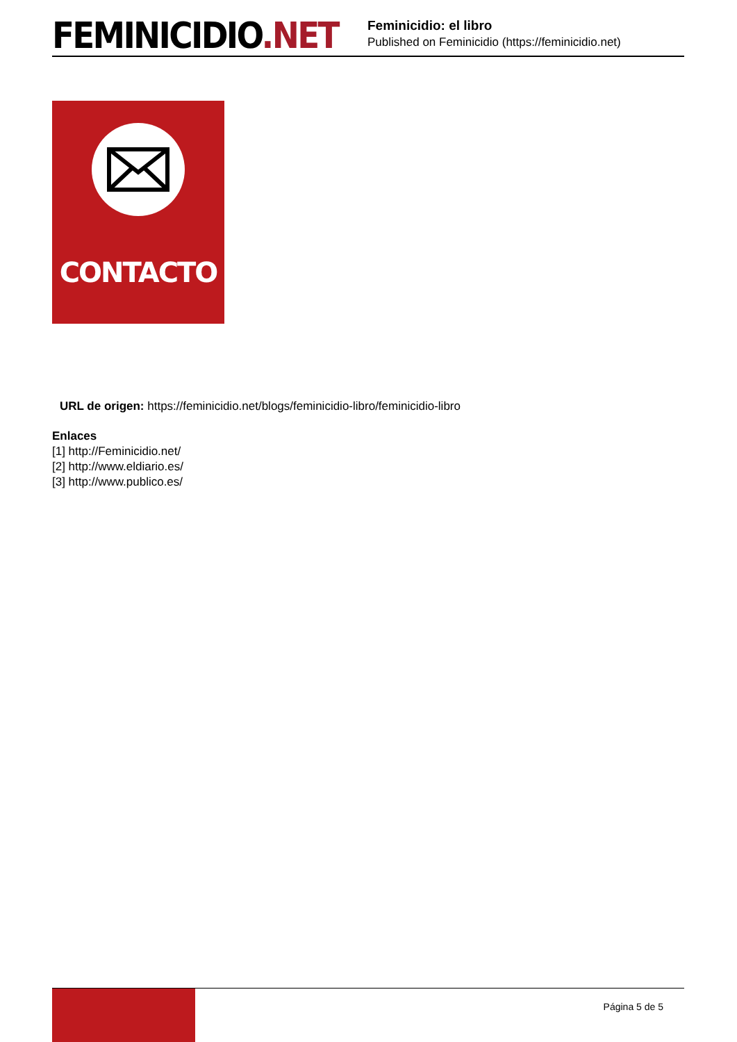FEMINICIDIO.NET
Feminicidio: el libro
Published on Feminicidio (https://feminicidio.net)
CONTACTO
URL de origen: https://feminicidio.net/blogs/feminicidio-libro/feminicidio-libro
Enlaces
[1] http://Feminicidio.net/
[2] http://www.eldiario.es/
[3] http://www.publico.es/
Página 5 de 5